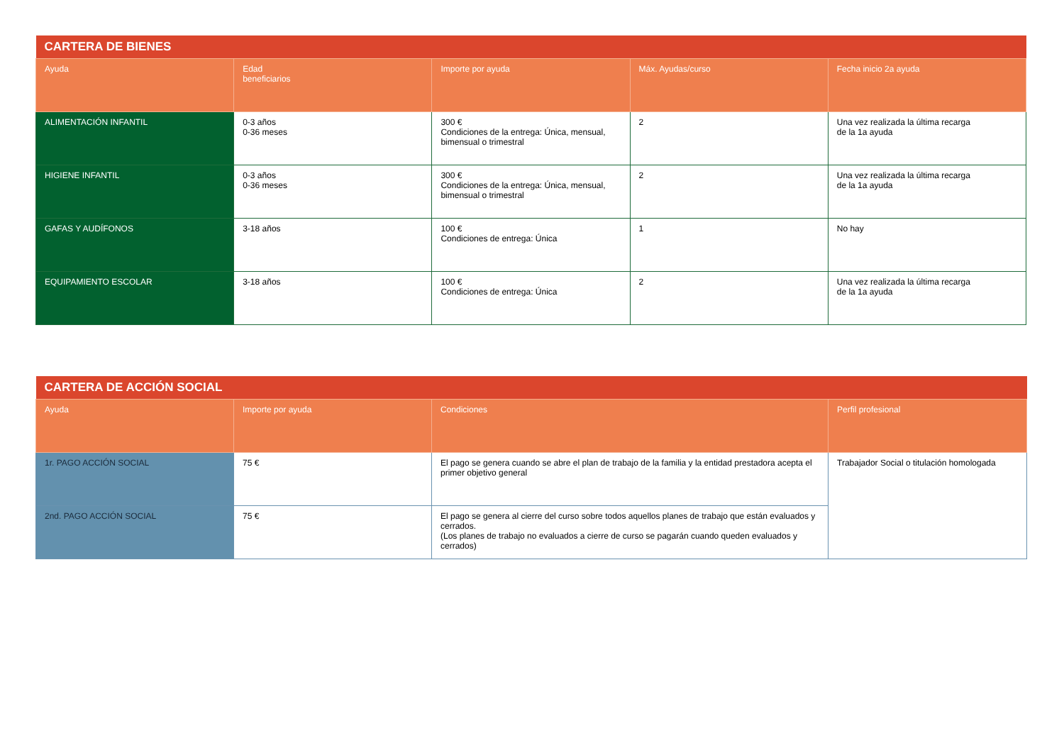| CARTERA DE BIENES | | | | |
| Ayuda | Edad beneficiarios | Importe por ayuda | Máx. Ayudas/curso | Fecha inicio 2a ayuda |
| ALIMENTACIÓN INFANTIL | 0-3 años 0-36 meses | 300 € Condiciones de la entrega: Única, mensual, bimensual o trimestral | 2 | Una vez realizada la última recarga de la 1a ayuda |
| HIGIENE INFANTIL | 0-3 años 0-36 meses | 300 € Condiciones de la entrega: Única, mensual, bimensual o trimestral | 2 | Una vez realizada la última recarga de la 1a ayuda |
| GAFAS Y AUDÍFONOS | 3-18 años | 100 € Condiciones de entrega: Única | 1 | No hay |
| EQUIPAMIENTO ESCOLAR | 3-18 años | 100 € Condiciones de entrega: Única | 2 | Una vez realizada la última recarga de la 1a ayuda |
| CARTERA DE ACCIÓN SOCIAL | | | |
| Ayuda | Importe por ayuda | Condiciones | Perfil profesional |
| 1r. PAGO ACCIÓN SOCIAL | 75 € | El pago se genera cuando se abre el plan de trabajo de la familia y la entidad prestadora acepta el primer objetivo general | Trabajador Social o titulación homologada |
| 2nd. PAGO ACCIÓN SOCIAL | 75 € | El pago se genera al cierre del curso sobre todos aquellos planes de trabajo que están evaluados y cerrados. (Los planes de trabajo no evaluados a cierre de curso se pagarán cuando queden evaluados y cerrados) | |